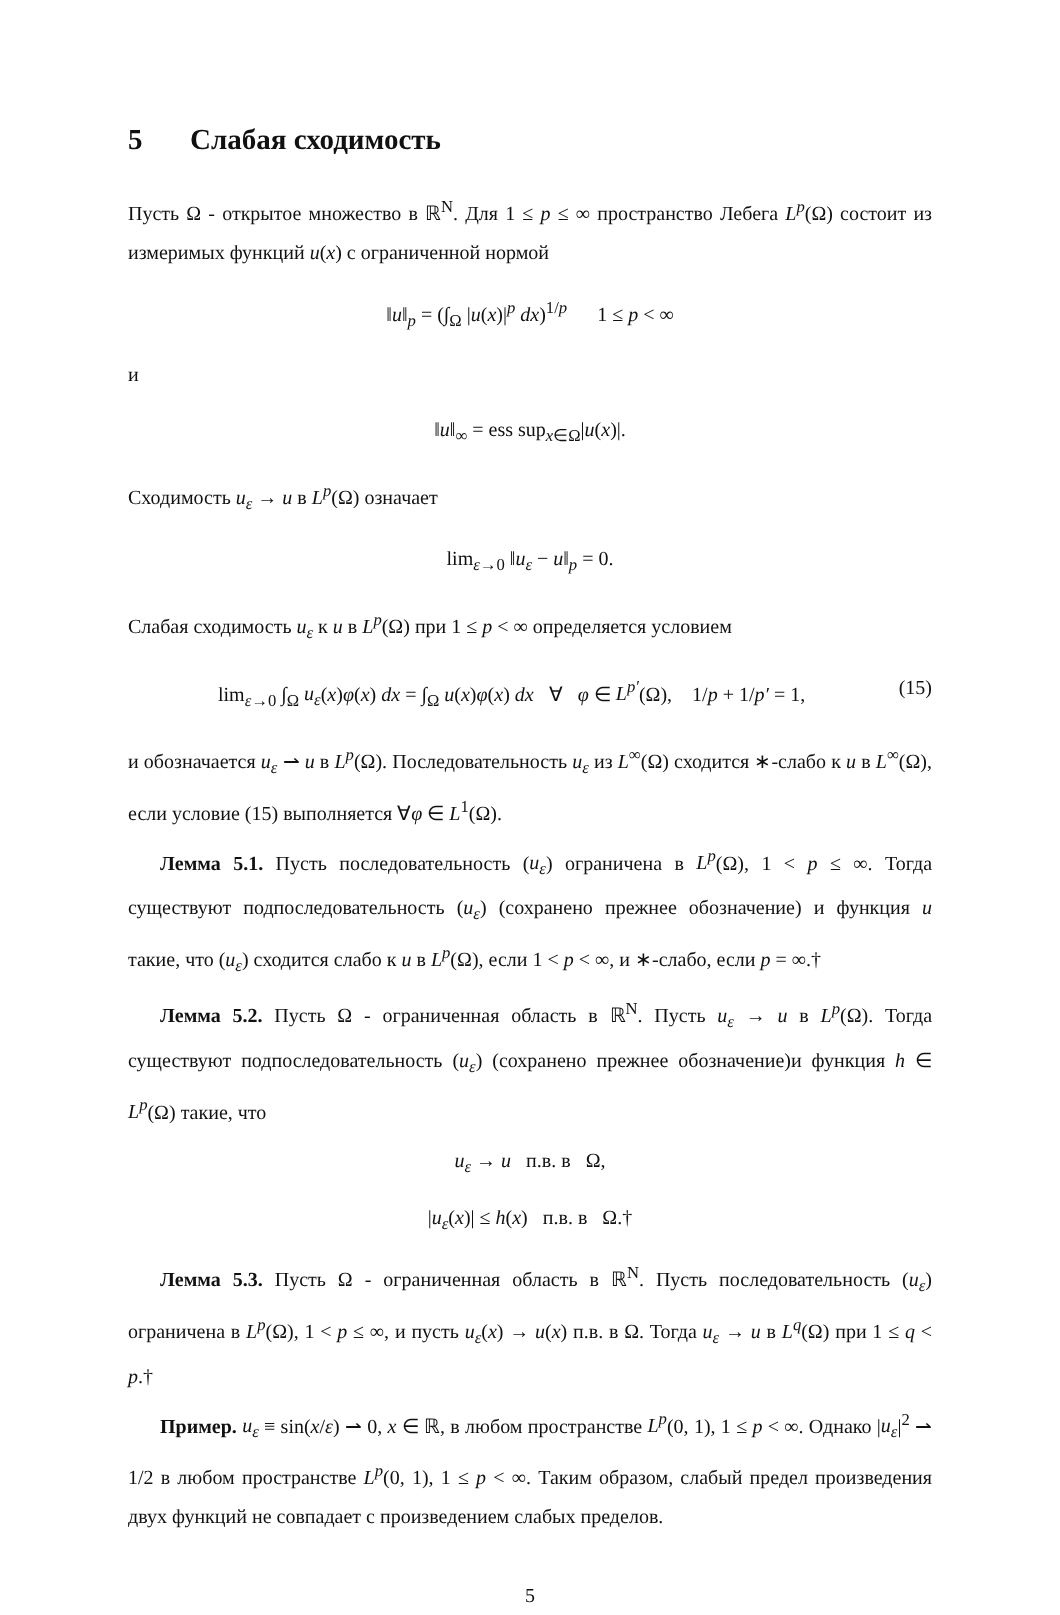5 Слабая сходимость
Пусть Ω - открытое множество в ℝ<sup>N</sup>. Для 1 ≤ p ≤ ∞ пространство Лебега L<sup>p</sup>(Ω) состоит из измеримых функций u(x) с ограниченной нормой
‖u‖<sub>p</sub> = (∫<sub>Ω</sub> |u(x)|<sup>p</sup> dx)<sup>1/p</sup> 1 ≤ p < ∞
и
‖u‖<sub>∞</sub> = ess sup<sub>x∈Ω</sub>|u(x)|.
Сходимость u<sub>ε</sub> → u в L<sup>p</sup>(Ω) означает
lim<sub>ε→0</sub> ‖u<sub>ε</sub> − u‖<sub>p</sub> = 0.
Слабая сходимость u<sub>ε</sub> к u в L<sup>p</sup>(Ω) при 1 ≤ p < ∞ определяется условием
lim<sub>ε→0</sub> ∫<sub>Ω</sub> u<sub>ε</sub>(x)φ(x) dx = ∫<sub>Ω</sub> u(x)φ(x) dx ∀ φ ∈ L<sup>p′</sup>(Ω), 1/p + 1/p′ = 1, (15)
и обозначается u<sub>ε</sub> ⇀ u в L<sup>p</sup>(Ω). Последовательность u<sub>ε</sub> из L<sup>∞</sup>(Ω) сходится ∗-слабо к u в L<sup>∞</sup>(Ω), если условие (15) выполняется ∀φ ∈ L<sup>1</sup>(Ω).
Лемма 5.1. Пусть последовательность (u<sub>ε</sub>) ограничена в L<sup>p</sup>(Ω), 1 < p ≤ ∞. Тогда существуют подпоследовательность (u<sub>ε</sub>) (сохранено прежнее обозначение) и функция u такие, что (u<sub>ε</sub>) сходится слабо к u в L<sup>p</sup>(Ω), если 1 < p < ∞, и ∗-слабо, если p = ∞.†
Лемма 5.2. Пусть Ω - ограниченная область в ℝ<sup>N</sup>. Пусть u<sub>ε</sub> → u в L<sup>p</sup>(Ω). Тогда существуют подпоследовательность (u<sub>ε</sub>) (сохранено прежнее обозначение)и функция h ∈ L<sup>p</sup>(Ω) такие, что
u<sub>ε</sub> → u п.в. в Ω,
|u<sub>ε</sub>(x)| ≤ h(x) п.в. в Ω.†
Лемма 5.3. Пусть Ω - ограниченная область в ℝ<sup>N</sup>. Пусть последовательность (u<sub>ε</sub>) ограничена в L<sup>p</sup>(Ω), 1 < p ≤ ∞, и пусть u<sub>ε</sub>(x) → u(x) п.в. в Ω. Тогда u<sub>ε</sub> → u в L<sup>q</sup>(Ω) при 1 ≤ q < p.†
Пример. u<sub>ε</sub> ≡ sin(x/ε) ⇀ 0, x ∈ ℝ, в любом пространстве L<sup>p</sup>(0, 1), 1 ≤ p < ∞. Однако |u<sub>ε</sub>|<sup>2</sup> ⇀ 1/2 в любом пространстве L<sup>p</sup>(0, 1), 1 ≤ p < ∞. Таким образом, слабый предел произведения двух функций не совпадает с произведением слабых пределов.
5